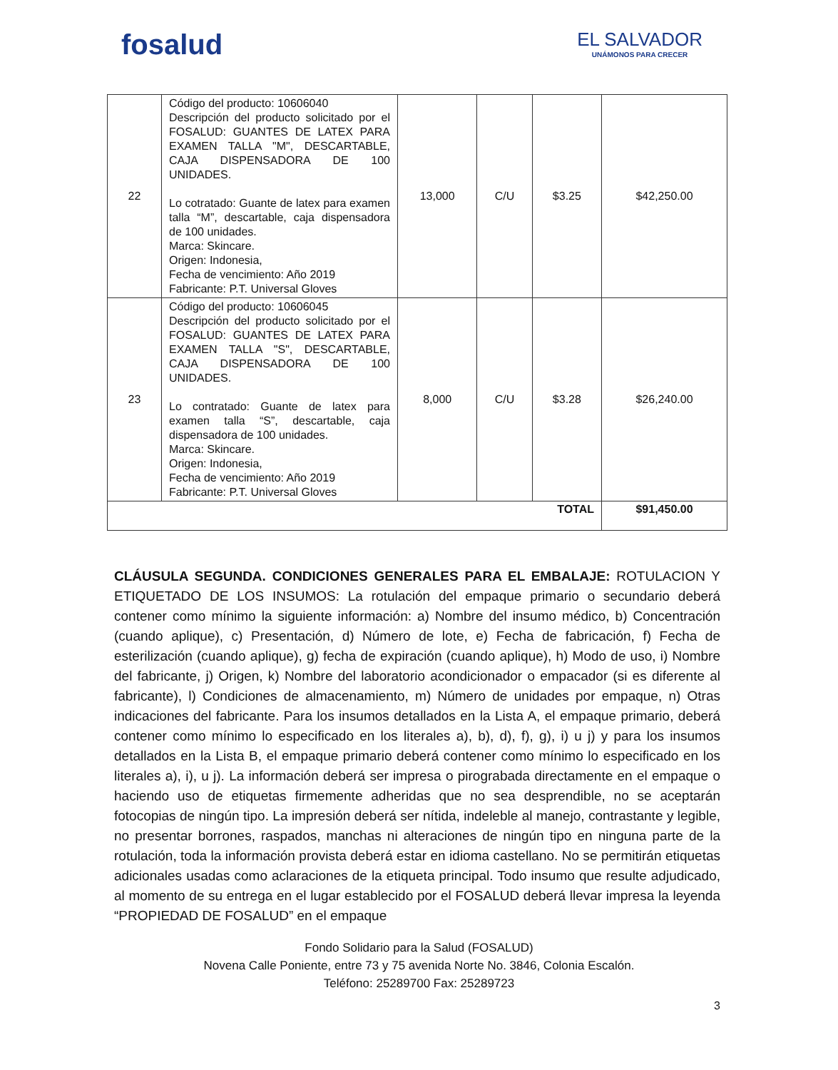fosalud
EL SALVADOR
UNÁMONOS PARA CRECER
| 22 | Código del producto: 10606040 Descripción del producto solicitado por el FOSALUD: GUANTES DE LATEX PARA EXAMEN TALLA "M", DESCARTABLE, CAJA DISPENSADORA DE 100 UNIDADES. Lo cotratado: Guante de latex para examen talla “M”, descartable, caja dispensadora de 100 unidades. Marca: Skincare. Origen: Indonesia, Fecha de vencimiento: Año 2019 Fabricante: P.T. Universal Gloves | 13,000 | C/U | $3.25 | $42,250.00 |
| 23 | Código del producto: 10606045 Descripción del producto solicitado por el FOSALUD: GUANTES DE LATEX PARA EXAMEN TALLA "S", DESCARTABLE, CAJA DISPENSADORA DE 100 UNIDADES. Lo contratado: Guante de latex para examen talla “S”, descartable, caja dispensadora de 100 unidades. Marca: Skincare. Origen: Indonesia, Fecha de vencimiento: Año 2019 Fabricante: P.T. Universal Gloves | 8,000 | C/U | $3.28 | $26,240.00 |
| TOTAL | | | | | $91,450.00 |
CLÁUSULA SEGUNDA. CONDICIONES GENERALES PARA EL EMBALAJE: ROTULACION Y ETIQUETADO DE LOS INSUMOS: La rotulación del empaque primario o secundario deberá contener como mínimo la siguiente información: a) Nombre del insumo médico, b) Concentración (cuando aplique), c) Presentación, d) Número de lote, e) Fecha de fabricación, f) Fecha de esterilización (cuando aplique), g) fecha de expiración (cuando aplique), h) Modo de uso, i) Nombre del fabricante, j) Origen, k) Nombre del laboratorio acondicionador o empacador (si es diferente al fabricante), l) Condiciones de almacenamiento, m) Número de unidades por empaque, n) Otras indicaciones del fabricante. Para los insumos detallados en la Lista A, el empaque primario, deberá contener como mínimo lo especificado en los literales a), b), d), f), g), i) u j) y para los insumos detallados en la Lista B, el empaque primario deberá contener como mínimo lo especificado en los literales a), i), u j). La información deberá ser impresa o pirograbada directamente en el empaque o haciendo uso de etiquetas firmemente adheridas que no sea desprendible, no se aceptarán fotocopias de ningún tipo. La impresión deberá ser nítida, indeleble al manejo, contrastante y legible, no presentar borrones, raspados, manchas ni alteraciones de ningún tipo en ninguna parte de la rotulación, toda la información provista deberá estar en idioma castellano. No se permitirán etiquetas adicionales usadas como aclaraciones de la etiqueta principal. Todo insumo que resulte adjudicado, al momento de su entrega en el lugar establecido por el FOSALUD deberá llevar impresa la leyenda “PROPIEDAD DE FOSALUD” en el empaque
Fondo Solidario para la Salud (FOSALUD)
Novena Calle Poniente, entre 73 y 75 avenida Norte No. 3846, Colonia Escalón.
Teléfono: 25289700 Fax: 25289723
3